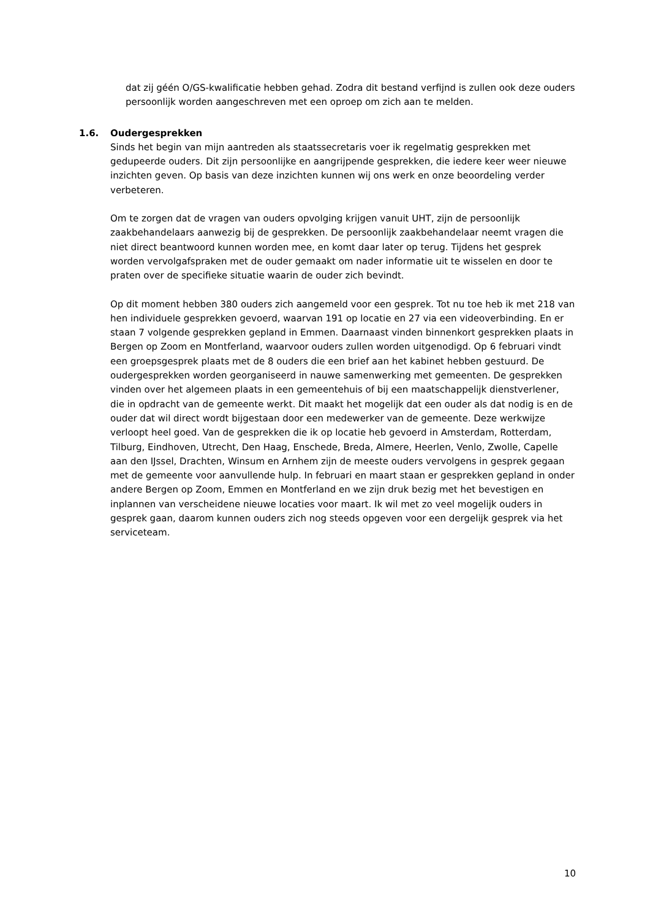dat zij géén O/GS-kwalificatie hebben gehad. Zodra dit bestand verfijnd is zullen ook deze ouders persoonlijk worden aangeschreven met een oproep om zich aan te melden.
1.6. Oudergesprekken
Sinds het begin van mijn aantreden als staatssecretaris voer ik regelmatig gesprekken met gedupeerde ouders. Dit zijn persoonlijke en aangrijpende gesprekken, die iedere keer weer nieuwe inzichten geven. Op basis van deze inzichten kunnen wij ons werk en onze beoordeling verder verbeteren.
Om te zorgen dat de vragen van ouders opvolging krijgen vanuit UHT, zijn de persoonlijk zaakbehandelaars aanwezig bij de gesprekken. De persoonlijk zaakbehandelaar neemt vragen die niet direct beantwoord kunnen worden mee, en komt daar later op terug. Tijdens het gesprek worden vervolgafspraken met de ouder gemaakt om nader informatie uit te wisselen en door te praten over de specifieke situatie waarin de ouder zich bevindt.
Op dit moment hebben 380 ouders zich aangemeld voor een gesprek. Tot nu toe heb ik met 218 van hen individuele gesprekken gevoerd, waarvan 191 op locatie en 27 via een videoverbinding. En er staan 7 volgende gesprekken gepland in Emmen. Daarnaast vinden binnenkort gesprekken plaats in Bergen op Zoom en Montferland, waarvoor ouders zullen worden uitgenodigd. Op 6 februari vindt een groepsgesprek plaats met de 8 ouders die een brief aan het kabinet hebben gestuurd. De oudergesprekken worden georganiseerd in nauwe samenwerking met gemeenten. De gesprekken vinden over het algemeen plaats in een gemeentehuis of bij een maatschappelijk dienstverlener, die in opdracht van de gemeente werkt. Dit maakt het mogelijk dat een ouder als dat nodig is en de ouder dat wil direct wordt bijgestaan door een medewerker van de gemeente. Deze werkwijze verloopt heel goed. Van de gesprekken die ik op locatie heb gevoerd in Amsterdam, Rotterdam, Tilburg, Eindhoven, Utrecht, Den Haag, Enschede, Breda, Almere, Heerlen, Venlo, Zwolle, Capelle aan den IJssel, Drachten, Winsum en Arnhem zijn de meeste ouders vervolgens in gesprek gegaan met de gemeente voor aanvullende hulp. In februari en maart staan er gesprekken gepland in onder andere Bergen op Zoom, Emmen en Montferland en we zijn druk bezig met het bevestigen en inplannen van verscheidene nieuwe locaties voor maart. Ik wil met zo veel mogelijk ouders in gesprek gaan, daarom kunnen ouders zich nog steeds opgeven voor een dergelijk gesprek via het serviceteam.
10